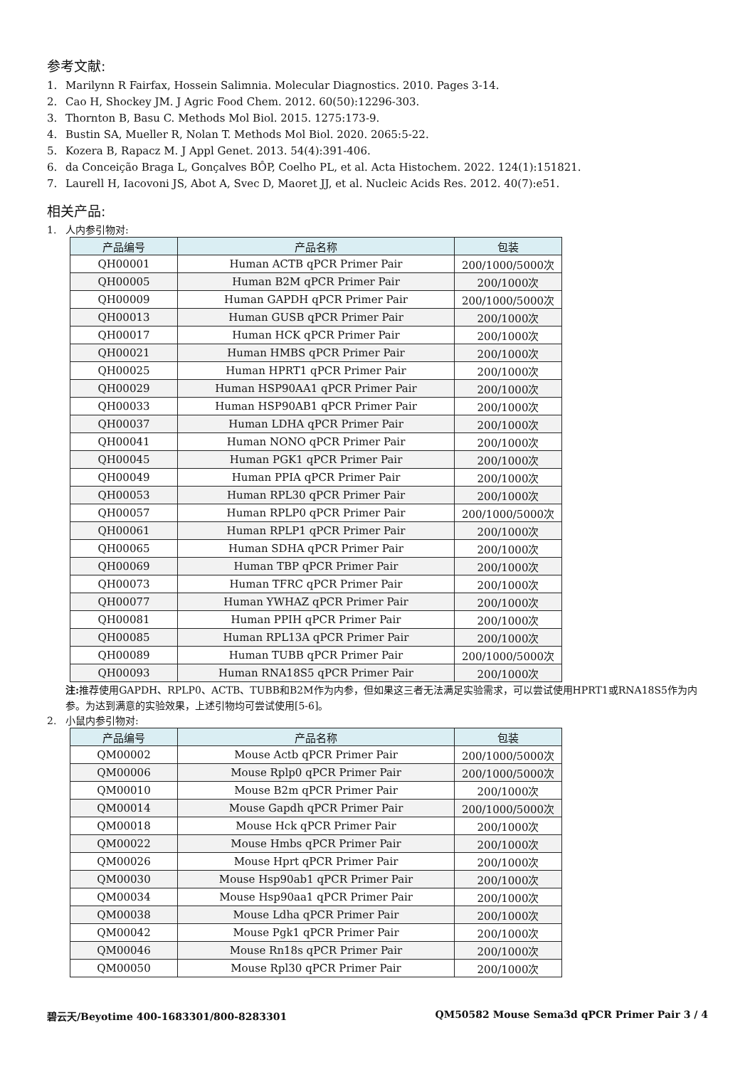参考文献:
1. Marilynn R Fairfax, Hossein Salimnia. Molecular Diagnostics. 2010. Pages 3-14.
2. Cao H, Shockey JM. J Agric Food Chem. 2012. 60(50):12296-303.
3. Thornton B, Basu C. Methods Mol Biol. 2015. 1275:173-9.
4. Bustin SA, Mueller R, Nolan T. Methods Mol Biol. 2020. 2065:5-22.
5. Kozera B, Rapacz M. J Appl Genet. 2013. 54(4):391-406.
6. da Conceição Braga L, Gonçalves BÔP, Coelho PL, et al. Acta Histochem. 2022. 124(1):151821.
7. Laurell H, Iacovoni JS, Abot A, Svec D, Maoret JJ, et al. Nucleic Acids Res. 2012. 40(7):e51.
相关产品:
1. 人内参引物对:
| 产品编号 | 产品名称 | 包装 |
| --- | --- | --- |
| QH00001 | Human ACTB qPCR Primer Pair | 200/1000/5000次 |
| QH00005 | Human B2M qPCR Primer Pair | 200/1000次 |
| QH00009 | Human GAPDH qPCR Primer Pair | 200/1000/5000次 |
| QH00013 | Human GUSB qPCR Primer Pair | 200/1000次 |
| QH00017 | Human HCK qPCR Primer Pair | 200/1000次 |
| QH00021 | Human HMBS qPCR Primer Pair | 200/1000次 |
| QH00025 | Human HPRT1 qPCR Primer Pair | 200/1000次 |
| QH00029 | Human HSP90AA1 qPCR Primer Pair | 200/1000次 |
| QH00033 | Human HSP90AB1 qPCR Primer Pair | 200/1000次 |
| QH00037 | Human LDHA qPCR Primer Pair | 200/1000次 |
| QH00041 | Human NONO qPCR Primer Pair | 200/1000次 |
| QH00045 | Human PGK1 qPCR Primer Pair | 200/1000次 |
| QH00049 | Human PPIA qPCR Primer Pair | 200/1000次 |
| QH00053 | Human RPL30 qPCR Primer Pair | 200/1000次 |
| QH00057 | Human RPLP0 qPCR Primer Pair | 200/1000/5000次 |
| QH00061 | Human RPLP1 qPCR Primer Pair | 200/1000次 |
| QH00065 | Human SDHA qPCR Primer Pair | 200/1000次 |
| QH00069 | Human TBP qPCR Primer Pair | 200/1000次 |
| QH00073 | Human TFRC qPCR Primer Pair | 200/1000次 |
| QH00077 | Human YWHAZ qPCR Primer Pair | 200/1000次 |
| QH00081 | Human PPIH qPCR Primer Pair | 200/1000次 |
| QH00085 | Human RPL13A qPCR Primer Pair | 200/1000次 |
| QH00089 | Human TUBB qPCR Primer Pair | 200/1000/5000次 |
| QH00093 | Human RNA18S5 qPCR Primer Pair | 200/1000次 |
注: 推荐使用GAPDH、RPLP0、ACTB、TUBB和B2M作为内参，但如果这三者无法满足实验需求，可以尝试使用HPRT1或RNA18S5作为内参。为达到满意的实验效果，上述引物均可尝试使用[5-6]。
2. 小鼠内参引物对:
| 产品编号 | 产品名称 | 包装 |
| --- | --- | --- |
| QM00002 | Mouse Actb qPCR Primer Pair | 200/1000/5000次 |
| QM00006 | Mouse Rplp0 qPCR Primer Pair | 200/1000/5000次 |
| QM00010 | Mouse B2m qPCR Primer Pair | 200/1000次 |
| QM00014 | Mouse Gapdh qPCR Primer Pair | 200/1000/5000次 |
| QM00018 | Mouse Hck qPCR Primer Pair | 200/1000次 |
| QM00022 | Mouse Hmbs qPCR Primer Pair | 200/1000次 |
| QM00026 | Mouse Hprt qPCR Primer Pair | 200/1000次 |
| QM00030 | Mouse Hsp90ab1 qPCR Primer Pair | 200/1000次 |
| QM00034 | Mouse Hsp90aa1 qPCR Primer Pair | 200/1000次 |
| QM00038 | Mouse Ldha qPCR Primer Pair | 200/1000次 |
| QM00042 | Mouse Pgk1 qPCR Primer Pair | 200/1000次 |
| QM00046 | Mouse Rn18s qPCR Primer Pair | 200/1000次 |
| QM00050 | Mouse Rpl30 qPCR Primer Pair | 200/1000次 |
碧云天/Beyotime 400-1683301/800-8283301 QM50582 Mouse Sema3d qPCR Primer Pair 3 / 4